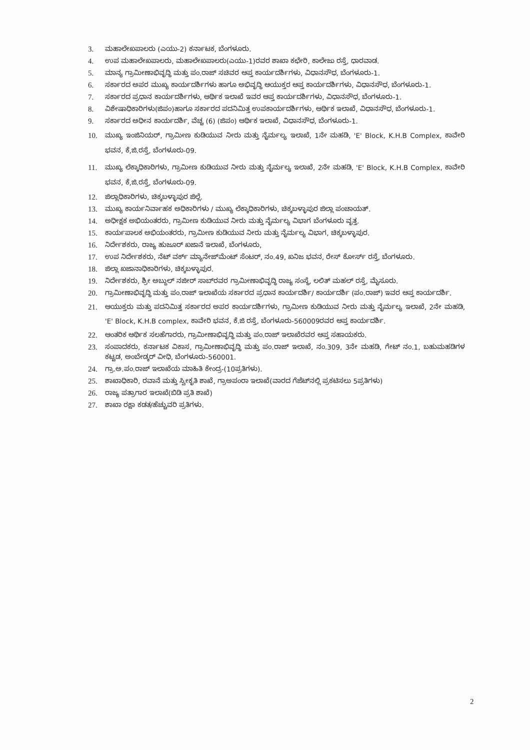3. ಮಹಾಲೇಖಪಾಲರು (ಎಯು-2) ಕರ್ನಾಟಕ, ಬೆಂಗಳೂರು.
4. ಉಪ ಮಹಾಲೇಖಪಾಲರು, ಮಹಾಲೇಖಪಾಲರು(ಎಯು-1)ರವರ ಶಾಖಾ ಕಛೇರಿ, ಕಾಲೇಜು ರಸ್ತೆ, ಧಾರವಾಡ.
5. ಮಾನ್ಯ ಗ್ರಾಮೀಣಾಭಿವೃದ್ಧಿ ಮತ್ತು ಪಂ.ರಾಜ್ ಸಚಿವರ ಆಪ್ತ ಕಾರ್ಯದರ್ಶಿಗಳು, ವಿಧಾನಸೌಧ, ಬೆಂಗಳೂರು-1.
6. ಸರ್ಕಾರದ ಅಪರ ಮುಖ್ಯ ಕಾರ್ಯದರ್ಶಿಗಳು ಹಾಗೂ ಅಭಿವೃದ್ಧಿ ಆಯುಕ್ತರ ಆಪ್ತ ಕಾರ್ಯದರ್ಶಿಗಳು, ವಿಧಾನಸೌಧ, ಬೆಂಗಳೂರು-1.
7. ಸರ್ಕಾರದ ಪ್ರಧಾನ ಕಾರ್ಯದರ್ಶಿಗಳು, ಆರ್ಥಿಕ ಇಲಾಖೆ ಇವರ ಆಪ್ತ ಕಾರ್ಯದರ್ಶಿಗಳು, ವಿಧಾನಸೌಧ, ಬೆಂಗಳೂರು-1.
8. ವಿಶೇಷಾಧಿಕಾರಿಗಳು(ಜಿಪಂ)ಹಾಗೂ ಸರ್ಕಾರದ ಪದನಿಮಿತ್ತ ಉಪಕಾರ್ಯದರ್ಶಿಗಳು, ಆರ್ಥಿಕ ಇಲಾಖೆ, ವಿಧಾನಸೌಧ, ಬೆಂಗಳೂರು-1.
9. ಸರ್ಕಾರದ ಅಧೀನ ಕಾರ್ಯದರ್ಶಿ, ವೆಚ್ಚ (6) (ಜಿಪಂ) ಆರ್ಥಿಕ ಇಲಾಖೆ, ವಿಧಾನಸೌಧ, ಬೆಂಗಳೂರು-1.
10. ಮುಖ್ಯ ಇಂಜಿನಿಯರ್, ಗ್ರಾಮೀಣ ಕುಡಿಯುವ ನೀರು ಮತ್ತು ನೈರ್ಮಲ್ಯ ಇಲಾಖೆ, 1ನೇ ಮಹಡಿ, 'E' Block, K.H.B Complex, ಕಾವೇರಿ ಭವನ, ಕೆ,ಜಿ.ರಸ್ತೆ, ಬೆಂಗಳೂರು-09.
11. ಮುಖ್ಯ ಲೆಕ್ಕಾಧಿಕಾರಿಗಳು, ಗ್ರಾಮೀಣ ಕುಡಿಯುವ ನೀರು ಮತ್ತು ನೈರ್ಮಲ್ಯ ಇಲಾಖೆ, 2ನೇ ಮಹಡಿ, 'E' Block, K.H.B Complex, ಕಾವೇರಿ ಭವನ, ಕೆ,ಜಿ.ರಸ್ತೆ, ಬೆಂಗಳೂರು-09.
12. ಜಿಲ್ಲಾಧಿಕಾರಿಗಳು, ಚಿಕ್ಕಬಳ್ಳಾಪುರ ಜಿಲ್ಲೆ.
13. ಮುಖ್ಯ ಕಾರ್ಯನಿರ್ವಾಹಕ ಅಧಿಕಾರಿಗಳು / ಮುಖ್ಯ ಲೆಕ್ಕಾಧಿಕಾರಿಗಳು, ಚಿಕ್ಕಬಳ್ಳಾಪುರ ಜಿಲ್ಲಾ ಪಂಚಾಯತ್.
14. ಅಧೀಕ್ಷಕ ಅಭಿಯಂತರರು, ಗ್ರಾಮೀಣ ಕುಡಿಯುವ ನೀರು ಮತ್ತು ನೈರ್ಮಲ್ಯ ವಿಭಾಗ ಬೆಂಗಳೂರು ವೃತ್ತ.
15. ಕಾರ್ಯಪಾಲಕ ಅಭಿಯಂತರರು, ಗ್ರಾಮೀಣ ಕುಡಿಯುವ ನೀರು ಮತ್ತು ನೈರ್ಮಲ್ಯ ವಿಭಾಗ, ಚಿಕ್ಕಬಳ್ಳಾಪುರ.
16. ನಿರ್ದೇಶಕರು, ರಾಜ್ಯ ಹುಜೂರ್ ಖಜಾನೆ ಇಲಾಖೆ, ಬೆಂಗಳೂರು,
17. ಉಪ ನಿರ್ದೇಶಕರು, ನೆಟ್ ವರ್ಕ್ ಮ್ಯಾನೇಜ್‌ಮೆಂಟ್ ಸೆಂಟರ್, ನಂ.49, ಖನಿಜ ಭವನ, ರೇಸ್ ಕೋರ್ಸ್ ರಸ್ತೆ, ಬೆಂಗಳೂರು.
18. ಜಿಲ್ಲಾ ಖಜಾನಾಧಿಕಾರಿಗಳು, ಚಿಕ್ಕಬಳ್ಳಾಪುರ.
19. ನಿರ್ದೇಶಕರು, ಶ್ರೀ ಅಬ್ದುಲ್ ನಜೀರ್ ಸಾಬ್‌ರವರ ಗ್ರಾಮೀಣಾಭಿವೃದ್ಧಿ ರಾಜ್ಯ ಸಂಸ್ಥೆ, ಲಲಿತ್ ಮಹಲ್ ರಸ್ತೆ, ಮೈಸೂರು.
20. ಗ್ರಾಮೀಣಾಭಿವೃದ್ಧಿ ಮತ್ತು ಪಂ.ರಾಜ್ ಇಲಾಖೆಯ ಸರ್ಕಾರದ ಪ್ರಧಾನ ಕಾರ್ಯದರ್ಶಿ/ ಕಾರ್ಯದರ್ಶಿ (ಪಂ.ರಾಜ್) ಇವರ ಆಪ್ತ ಕಾರ್ಯದರ್ಶಿ.
21. ಆಯುಕ್ತರು ಮತ್ತು ಪದನಿಮಿತ್ತ ಸರ್ಕಾರದ ಅಪರ ಕಾರ್ಯದರ್ಶಿಗಳು, ಗ್ರಾಮೀಣ ಕುಡಿಯುವ ನೀರು ಮತ್ತು ನೈರ್ಮಲ್ಯ ಇಲಾಖೆ, 2ನೇ ಮಹಡಿ, 'E' Block, K.H.B complex, ಕಾವೇರಿ ಭವನ, ಕೆ.ಜಿ ರಸ್ತೆ, ಬೆಂಗಳೂರು-560009ರವರ ಆಪ್ತ ಕಾರ್ಯದರ್ಶಿ.
22. ಆಂತರಿಕ ಆರ್ಥಿಕ ಸಲಹೆಗಾರರು, ಗ್ರಾಮೀಣಾಭಿವೃದ್ಧಿ ಮತ್ತು ಪಂ.ರಾಜ್ ಇಲಾಖೆರವರ ಆಪ್ತ ಸಹಾಯಕರು.
23. ಸಂಪಾದಕರು, ಕರ್ನಾಟಕ ವಿಕಾಸ, ಗ್ರಾಮೀಣಾಭಿವೃದ್ಧಿ ಮತ್ತು ಪಂ.ರಾಜ್ ಇಲಾಖೆ, ನಂ.309, 3ನೇ ಮಹಡಿ, ಗೇಟ್ ನಂ.1, ಬಹುಮಹಡಿಗಳ ಕಟ್ಟಡ, ಅಂಬೇಡ್ಕರ್ ವೀಧಿ, ಬೆಂಗಳೂರು-560001.
24. ಗ್ರಾ.ಅ.ಪಂ.ರಾಜ್ ಇಲಾಖೆಯ ಮಾಹಿತಿ ಕೇಂದ್ರ-(10ಪ್ರತಿಗಳು).
25. ಶಾಖಾಧಿಕಾರಿ, ರವಾನೆ ಮತ್ತು ಸ್ವೀಕೃತಿ ಶಾಖೆ, ಗ್ರಾಅಪಂರಾ ಇಲಾಖೆ(ವಾರದ ಗೆಜೆಟ್‌ನಲ್ಲಿ ಪ್ರಕಟಿಸಲು 5ಪ್ರತಿಗಳು)
26. ರಾಜ್ಯ ಪತ್ರಾಗಾರ ಇಲಾಖೆ(ಬಿಡಿ ಪ್ರತಿ ಶಾಖೆ)
27. ಶಾಖಾ ರಕ್ಷಾ ಕಡತ/ಹೆಚ್ಚುವರಿ ಪ್ರತಿಗಳು.
2